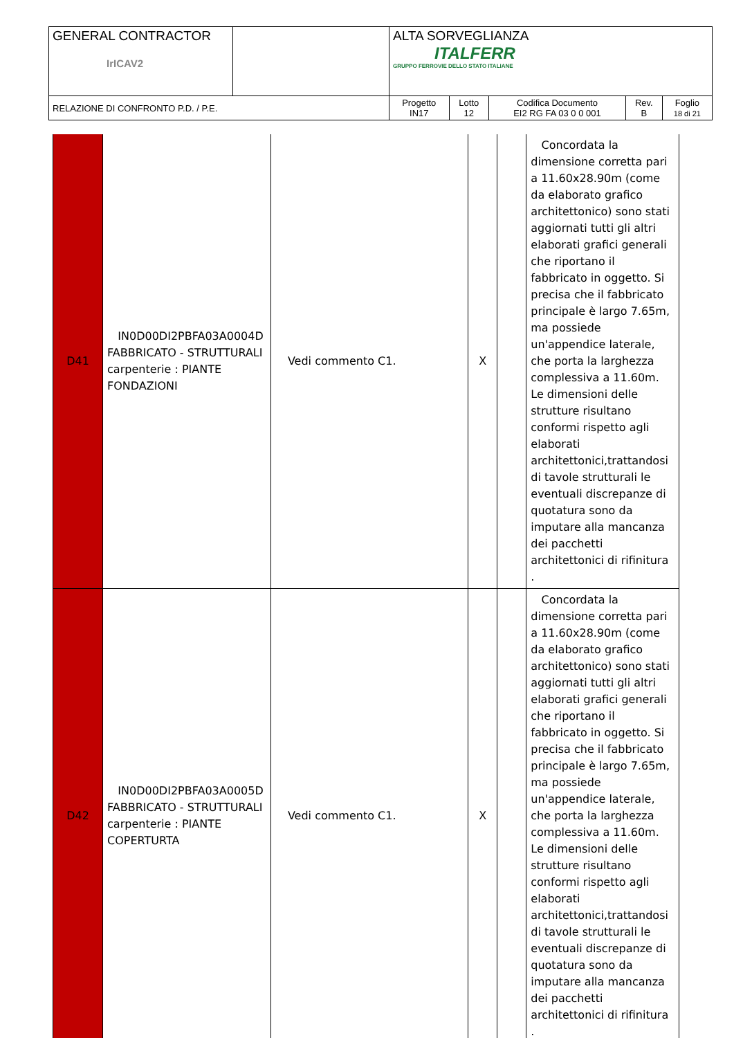| GENERAL CONTRACTOR IrICAV2 | | ALTA SORVEGLIANZA ITALFERR GRUPPO FERROVIE DELLO STATO ITALIANE | | | | |
| RELAZIONE DI CONFRONTO P.D. / P.E. | | Progetto IN17 | Lotto 12 | Codifica Documento EI2 RG FA 03 0 0 001 | Rev. B | Foglio 18 di 21 |
| D41 | IN0D00DI2PBFA03A0004D FABBRICATO - STRUTTURALI carpenterie : PIANTE FONDAZIONI | Vedi commento C1. | X | | Concordata la dimensione corretta pari a 11.60x28.90m (come da elaborato grafico architettonico) sono stati aggiornati tutti gli altri elaborati grafici generali che riportano il fabbricato in oggetto. Si precisa che il fabbricato principale è largo 7.65m, ma possiede un'appendice laterale, che porta la larghezza complessiva a 11.60m. Le dimensioni delle strutture risultano conformi rispetto agli elaborati architettonici,trattandosi di tavole strutturali le eventuali discrepanze di quotatura sono da imputare alla mancanza dei pacchetti architettonici di rifinitura . |
| D42 | IN0D00DI2PBFA03A0005D FABBRICATO - STRUTTURALI carpenterie : PIANTE COPERTURTA | Vedi commento C1. | X | | Concordata la dimensione corretta pari a 11.60x28.90m (come da elaborato grafico architettonico) sono stati aggiornati tutti gli altri elaborati grafici generali che riportano il fabbricato in oggetto. Si precisa che il fabbricato principale è largo 7.65m, ma possiede un'appendice laterale, che porta la larghezza complessiva a 11.60m. Le dimensioni delle strutture risultano conformi rispetto agli elaborati architettonici,trattandosi di tavole strutturali le eventuali discrepanze di quotatura sono da imputare alla mancanza dei pacchetti architettonici di rifinitura . |